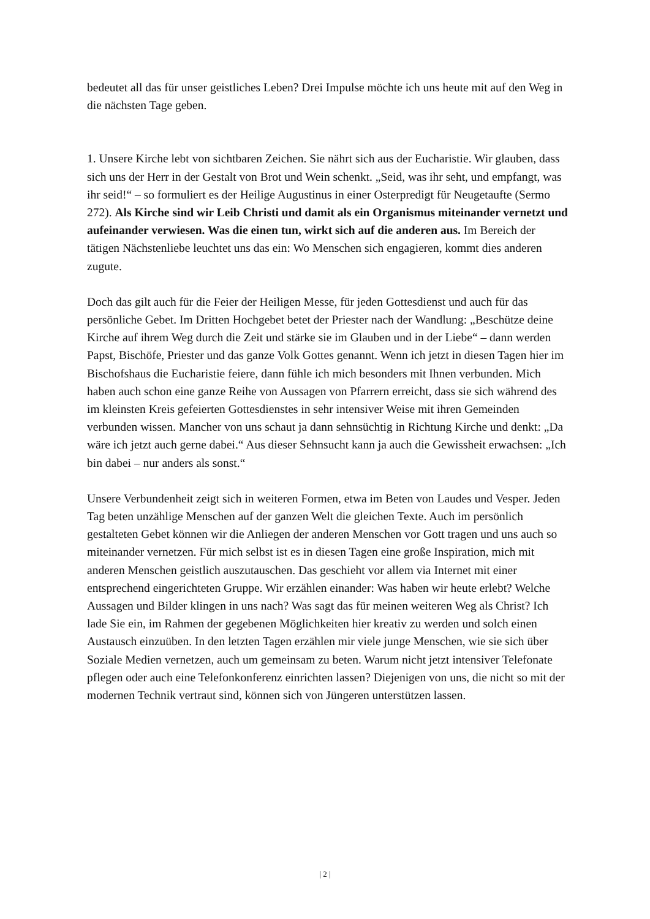bedeutet all das für unser geistliches Leben? Drei Impulse möchte ich uns heute mit auf den Weg in die nächsten Tage geben.
1. Unsere Kirche lebt von sichtbaren Zeichen. Sie nährt sich aus der Eucharistie. Wir glauben, dass sich uns der Herr in der Gestalt von Brot und Wein schenkt. „Seid, was ihr seht, und empfangt, was ihr seid!“ – so formuliert es der Heilige Augustinus in einer Osterpredigt für Neugetaufte (Sermo 272). Als Kirche sind wir Leib Christi und damit als ein Organismus miteinander vernetzt und aufeinander verwiesen. Was die einen tun, wirkt sich auf die anderen aus. Im Bereich der tätigen Nächstenliebe leuchtet uns das ein: Wo Menschen sich engagieren, kommt dies anderen zugute.
Doch das gilt auch für die Feier der Heiligen Messe, für jeden Gottesdienst und auch für das persönliche Gebet. Im Dritten Hochgebet betet der Priester nach der Wandlung: „Beschütze deine Kirche auf ihrem Weg durch die Zeit und stärke sie im Glauben und in der Liebe“ – dann werden Papst, Bischöfe, Priester und das ganze Volk Gottes genannt. Wenn ich jetzt in diesen Tagen hier im Bischofshaus die Eucharistie feiere, dann fühle ich mich besonders mit Ihnen verbunden. Mich haben auch schon eine ganze Reihe von Aussagen von Pfarrern erreicht, dass sie sich während des im kleinsten Kreis gefeierten Gottesdienstes in sehr intensiver Weise mit ihren Gemeinden verbunden wissen. Mancher von uns schaut ja dann sehnsüchtig in Richtung Kirche und denkt: „Da wäre ich jetzt auch gerne dabei.“ Aus dieser Sehnsucht kann ja auch die Gewissheit erwachsen: „Ich bin dabei – nur anders als sonst.“
Unsere Verbundenheit zeigt sich in weiteren Formen, etwa im Beten von Laudes und Vesper. Jeden Tag beten unzählige Menschen auf der ganzen Welt die gleichen Texte. Auch im persönlich gestalteten Gebet können wir die Anliegen der anderen Menschen vor Gott tragen und uns auch so miteinander vernetzen. Für mich selbst ist es in diesen Tagen eine große Inspiration, mich mit anderen Menschen geistlich auszutauschen. Das geschieht vor allem via Internet mit einer entsprechend eingerichteten Gruppe. Wir erzählen einander: Was haben wir heute erlebt? Welche Aussagen und Bilder klingen in uns nach? Was sagt das für meinen weiteren Weg als Christ? Ich lade Sie ein, im Rahmen der gegebenen Möglichkeiten hier kreativ zu werden und solch einen Austausch einzuüben. In den letzten Tagen erzählen mir viele junge Menschen, wie sie sich über Soziale Medien vernetzen, auch um gemeinsam zu beten. Warum nicht jetzt intensiver Telefonate pflegen oder auch eine Telefonkonferenz einrichten lassen? Diejenigen von uns, die nicht so mit der modernen Technik vertraut sind, können sich von Jüngeren unterstützen lassen.
| 2 |